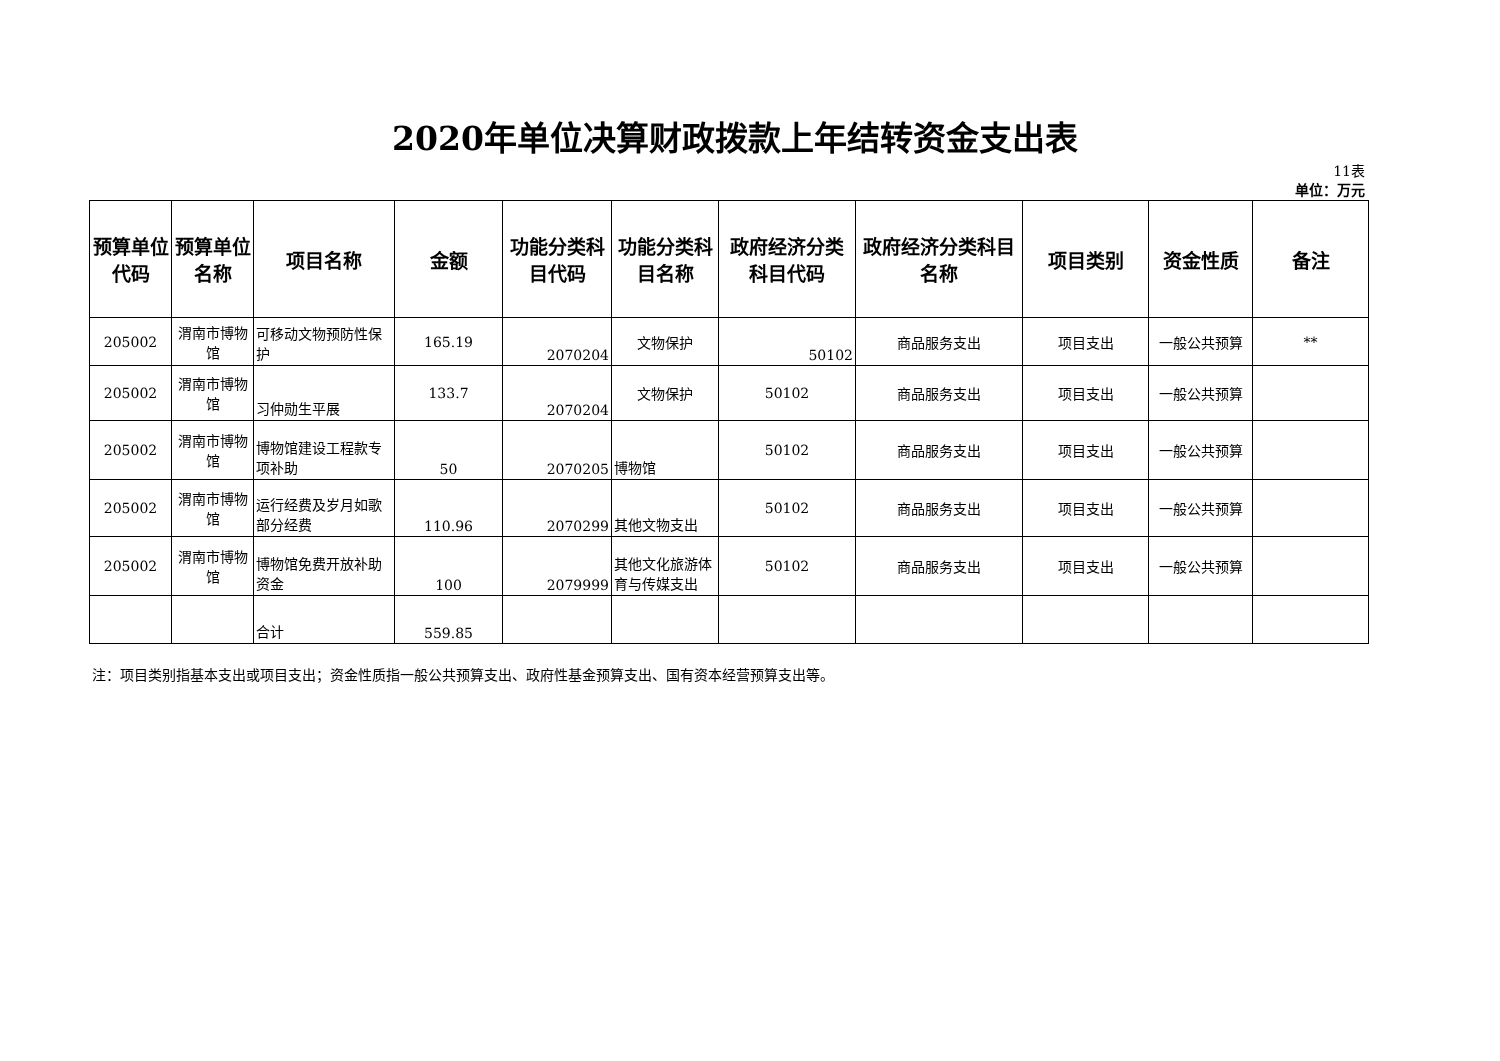2020年单位决算财政拨款上年结转资金支出表
11表
单位：万元
| 预算单位代码 | 预算单位名称 | 项目名称 | 金额 | 功能分类科目代码 | 功能分类科目名称 | 政府经济分类科目代码 | 政府经济分类科目名称 | 项目类别 | 资金性质 | 备注 |
| --- | --- | --- | --- | --- | --- | --- | --- | --- | --- | --- |
| 205002 | 渭南市博物馆 | 可移动文物预防性保护 | 165.19 | 2070204 | 文物保护 | 50102 | 商品服务支出 | 项目支出 | 一般公共预算 | ** |
| 205002 | 渭南市博物馆 | 习仲勋生平展 | 133.7 | 2070204 | 文物保护 | 50102 | 商品服务支出 | 项目支出 | 一般公共预算 | |
| 205002 | 渭南市博物馆 | 博物馆建设工程款专项补助 | 50 | 2070205 | 博物馆 | 50102 | 商品服务支出 | 项目支出 | 一般公共预算 | |
| 205002 | 渭南市博物馆 | 运行经费及岁月如歌部分经费 | 110.96 | 2070299 | 其他文物支出 | 50102 | 商品服务支出 | 项目支出 | 一般公共预算 | |
| 205002 | 渭南市博物馆 | 博物馆免费开放补助资金 | 100 | 2079999 | 其他文化旅游体育与传媒支出 | 50102 | 商品服务支出 | 项目支出 | 一般公共预算 | |
| | | 合计 | 559.85 | | | | | | | |
注：项目类别指基本支出或项目支出；资金性质指一般公共预算支出、政府性基金预算支出、国有资本经营预算支出等。